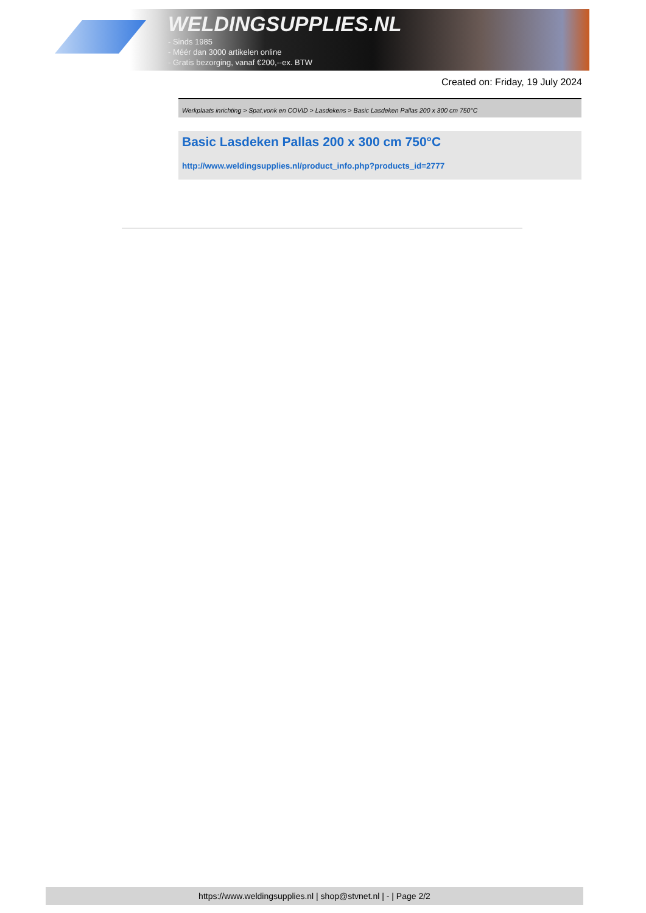WELDINGSUPPLIES.NL
- Sinds 1985
- Méér dan 3000 artikelen online
- Gratis bezorging, vanaf €200,--ex. BTW
Created on: Friday, 19 July 2024
Werkplaats inrichting > Spat,vonk en COVID > Lasdekens > Basic Lasdeken Pallas 200 x 300 cm 750°C
Basic Lasdeken Pallas 200 x 300 cm 750°C
http://www.weldingsupplies.nl/product_info.php?products_id=2777
https://www.weldingsupplies.nl | shop@stvnet.nl | - | Page 2/2